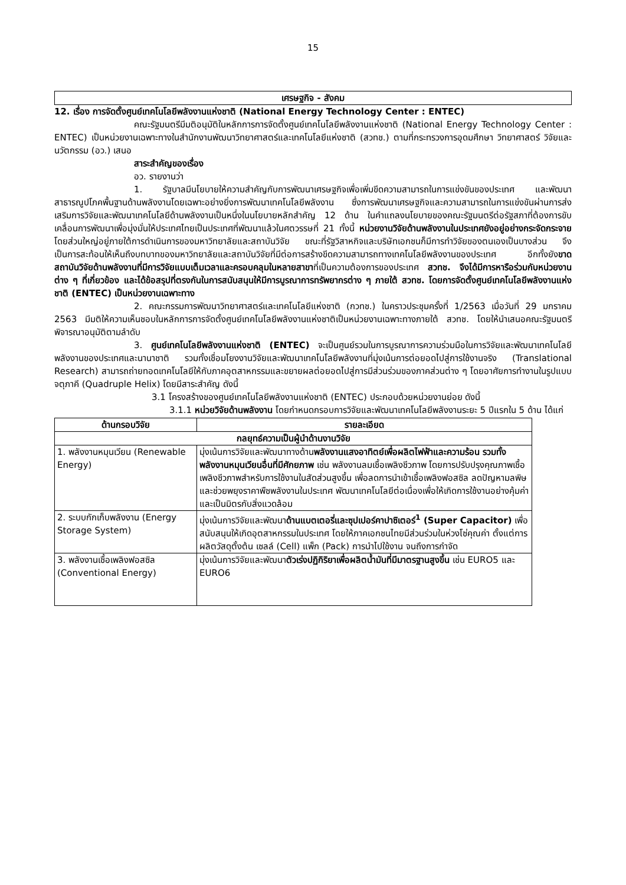15
เศรษฐกิจ - สังคม
12. เรื่อง การจัดตั้งศูนย์เทคโนโลยีพลังงานแห่งชาติ (National Energy Technology Center : ENTEC)
คณะรัฐมนตรีมีมติอนุมัติในหลักการการจัดตั้งศูนย์เทคโนโลยีพลังงานแห่งชาติ (National Energy Technology Center : ENTEC) เป็นหน่วยงานเฉพาะทางในสำนักงานพัฒนาวิทยาศาสตร์และเทคโนโลยีแห่งชาติ (สวทช.) ตามที่กระทรวงการอุดมศึกษา วิทยาศาสตร์ วิจัยและนวัตกรรม (อว.) เสนอ
สาระสำคัญของเรื่อง
อว. รายงานว่า
1. รัฐบาลมีนโยบายให้ความสำคัญกับการพัฒนาเศรษฐกิจเพื่อเพิ่มขีดความสามารถในการแข่งขันของประเทศ และพัฒนาสาธารณูปโภคพื้นฐานด้านพลังงานโดยเฉพาะอย่างยิ่งการพัฒนาเทคโนโลยีพลังงาน ซึ่งการพัฒนาเศรษฐกิจและความสามารถในการแข่งขันผ่านการส่งเสริมการวิจัยและพัฒนาเทคโนโลยีด้านพลังงานเป็นหนึ่งในนโยบายหลักสำคัญ 12 ด้าน ในคำแถลงนโยบายของคณะรัฐมนตรีต่อรัฐสภาที่ต้องการขับเคลื่อนการพัฒนาเพื่อมุ่งมั่นให้ประเทศไทยเป็นประเทศที่พัฒนาแล้วในศตวรรษที่ 21 ทั้งนี้ หน่วยงานวิจัยด้านพลังงานในประเทศยังอยู่อย่างกระจัดกระจาย โดยส่วนใหญ่อยู่ภายใต้การดำเนินการของมหาวิทยาลัยและสถาบันวิจัย ขณะที่รัฐวิสาหกิจและบริษัทเอกชนก็มีการทำวิจัยของตนเองเป็นบางส่วน จึงเป็นการสะท้อนให้เห็นถึงบทบาทของมหาวิทยาลัยและสถาบันวิจัยที่มีต่อการสร้างขีดความสามารถทางเทคโนโลยีพลังงานของประเทศ อีกทั้งยังขาดสถาบันวิจัยด้านพลังงานที่มีการวิจัยแบบเต็มเวลาและครอบคลุมในหลายสาขาที่เป็นความต้องการของประเทศ สวทช. จึงได้มีการหารือร่วมกับหน่วยงานต่าง ๆ ที่เกี่ยวข้อง และได้ข้อสรุปที่ตรงกันในการสนับสนุนให้มีการบูรณาการทรัพยากรต่าง ๆ ภายใต้ สวทช. โดยการจัดตั้งศูนย์เทคโนโลยีพลังงานแห่งชาติ (ENTEC) เป็นหน่วยงานเฉพาะทาง
2. คณะกรรมการพัฒนาวิทยาศาสตร์และเทคโนโลยีแห่งชาติ (กวทช.) ในคราวประชุมครั้งที่ 1/2563 เมื่อวันที่ 29 มกราคม 2563 มีมติให้ความเห็นชอบในหลักการการจัดตั้งศูนย์เทคโนโลยีพลังงานแห่งชาติเป็นหน่วยงานเฉพาะทางภายใต้ สวทช. โดยให้นำเสนอคณะรัฐมนตรีพิจารณาอนุมัติตามลำดับ
3. ศูนย์เทคโนโลยีพลังงานแห่งชาติ (ENTEC) จะเป็นศูนย์รวมในการบูรณาการความร่วมมือในการวิจัยและพัฒนาเทคโนโลยีพลังงานของประเทศและนานาชาติ รวมทั้งเชื่อมโยงงานวิจัยและพัฒนาเทคโนโลยีพลังงานที่มุ่งเน้นการต่อยอดไปสู่การใช้งานจริง (Translational Research) สามารถถ่ายทอดเทคโนโลยีให้กับภาคอุตสาหกรรมและขยายผลต่อยอดไปสู่การมีส่วนร่วมของภาคส่วนต่าง ๆ โดยอาศัยการทำงานในรูปแบบจตุภาคี (Quadruple Helix) โดยมีสาระสำคัญ ดังนี้
3.1 โครงสร้างของศูนย์เทคโนโลยีพลังงานแห่งชาติ (ENTEC) ประกอบด้วยหน่วยงานย่อย ดังนี้
3.1.1 หน่วยวิจัยด้านพลังงาน โดยกำหนดกรอบการวิจัยและพัฒนาเทคโนโลยีพลังงานระยะ 5 ปีแรกใน 5 ด้าน ได้แก่
| ด้านกรอบวิจัย | รายละเอียด |
| --- | --- |
| กลยุทธ์ความเป็นผู้นำด้านงานวิจัย | |
| 1. พลังงานหมุนเวียน (Renewable Energy) | มุ่งเน้นการวิจัยและพัฒนาทางด้าน พลังงานแสงอาทิตย์เพื่อผลิตไฟฟ้าและความร้อน รวมทั้งพลังงานหมุนเวียนอื่นที่มีศักยภาพ เช่น พลังงานลมเชื้อเพลิงชีวภาพ โดยการปรับปรุงคุณภาพเชื้อเพลิงชีวภาพสำหรับการใช้งานในสัดส่วนสูงขึ้น เพื่อลดการนำเข้าเชื้อเพลิงฟอสซิล ลดปัญหามลพิษ และช่วยพยุงราคาพืชพลังงานในประเทศ พัฒนาเทคโนโลยีต่อเนื่องเพื่อให้เกิดการใช้งานอย่างคุ้มค่าและเป็นมิตรกับสิ่งแวดล้อม |
| 2. ระบบกักเก็บพลังงาน (Energy Storage System) | มุ่งเน้นการวิจัยและพัฒนา ด้านแบตเตอรี่และซุปเปอร์คาปาซิเตอร์<sup>1</sup> (Super Capacitor) เพื่อสนับสนุนให้เกิดอุตสาหกรรมในประเทศ โดยให้ภาคเอกชนไทยมีส่วนร่วมในห่วงโซ่คุณค่า ตั้งแต่การผลิตวัสดุตั้งต้น เซลล์ (Cell) แพ็ก (Pack) การนำไปใช้งาน จนถึงการกำจัด |
| 3. พลังงานเชื้อเพลิงฟอสซิล (Conventional Energy) | มุ่งเน้นการวิจัยและพัฒนา ตัวเร่งปฏิกิริยาเพื่อผลิตน้ำมันที่มีมาตรฐานสูงขึ้น เช่น EURO5 และ EURO6 |